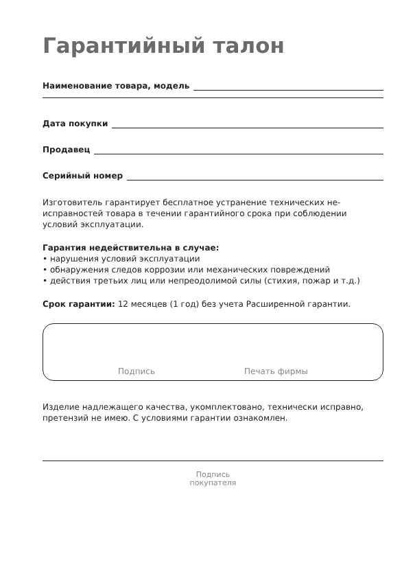Гарантийный талон
Наименование товара, модель
Дата покупки
Продавец
Серийный номер
Изготовитель гарантирует бесплатное устранение технических не­исправностей товара в течении гарантийного срока при соблюдении условий эксплуатации.
Гарантия недействительна в случае:
• нарушения условий эксплуатации
• обнаружения следов коррозии или механических повреждений
• действия третьих лиц или непреодолимой силы (стихия, пожар и т.д.)
Срок гарантии: 12 месяцев (1 год) без учета Расширенной гарантии.
Подпись Печать фирмы
Изделие надлежащего качества, укомплектовано, технически исправ­но, претензий не имею. С условиями гарантии ознакомлен.
Подпись
покупателя